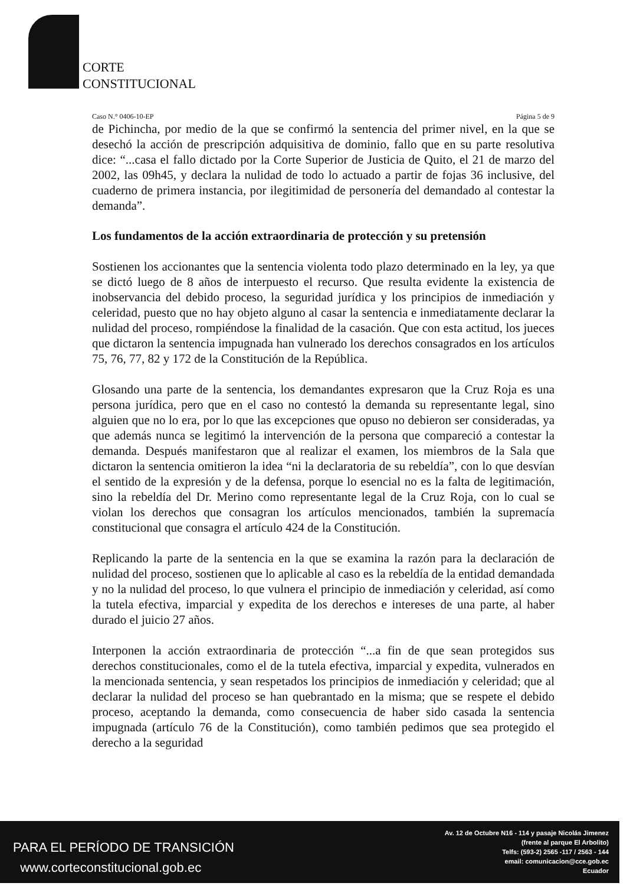CORTE
CONSTITUCIONAL
Caso N.° 0406-10-EP Página 5 de 9
de Pichincha, por medio de la que se confirmó la sentencia del primer nivel, en la que se desechó la acción de prescripción adquisitiva de dominio, fallo que en su parte resolutiva dice: “...casa el fallo dictado por la Corte Superior de Justicia de Quito, el 21 de marzo del 2002, las 09h45, y declara la nulidad de todo lo actuado a partir de fojas 36 inclusive, del cuaderno de primera instancia, por ilegitimidad de personería del demandado al contestar la demanda”.
Los fundamentos de la acción extraordinaria de protección y su pretensión
Sostienen los accionantes que la sentencia violenta todo plazo determinado en la ley, ya que se dictó luego de 8 años de interpuesto el recurso. Que resulta evidente la existencia de inobservancia del debido proceso, la seguridad jurídica y los principios de inmediación y celeridad, puesto que no hay objeto alguno al casar la sentencia e inmediatamente declarar la nulidad del proceso, rompiéndose la finalidad de la casación. Que con esta actitud, los jueces que dictaron la sentencia impugnada han vulnerado los derechos consagrados en los artículos 75, 76, 77, 82 y 172 de la Constitución de la República.
Glosando una parte de la sentencia, los demandantes expresaron que la Cruz Roja es una persona jurídica, pero que en el caso no contestó la demanda su representante legal, sino alguien que no lo era, por lo que las excepciones que opuso no debieron ser consideradas, ya que además nunca se legitimó la intervención de la persona que compareció a contestar la demanda. Después manifestaron que al realizar el examen, los miembros de la Sala que dictaron la sentencia omitieron la idea “ni la declaratoria de su rebeldía”, con lo que desvían el sentido de la expresión y de la defensa, porque lo esencial no es la falta de legitimación, sino la rebeldía del Dr. Merino como representante legal de la Cruz Roja, con lo cual se violan los derechos que consagran los artículos mencionados, también la supremacía constitucional que consagra el artículo 424 de la Constitución.
Replicando la parte de la sentencia en la que se examina la razón para la declaración de nulidad del proceso, sostienen que lo aplicable al caso es la rebeldía de la entidad demandada y no la nulidad del proceso, lo que vulnera el principio de inmediación y celeridad, así como la tutela efectiva, imparcial y expedita de los derechos e intereses de una parte, al haber durado el juicio 27 años.
Interponen la acción extraordinaria de protección “...a fin de que sean protegidos sus derechos constitucionales, como el de la tutela efectiva, imparcial y expedita, vulnerados en la mencionada sentencia, y sean respetados los principios de inmediación y celeridad; que al declarar la nulidad del proceso se han quebrantado en la misma; que se respete el debido proceso, aceptando la demanda, como consecuencia de haber sido casada la sentencia impugnada (artículo 76 de la Constitución), como también pedimos que sea protegido el derecho a la seguridad
PARA EL PERÍODO DE TRANSICIÓN
www.corteconstitucional.gob.ec
Av. 12 de Octubre N16 - 114 y pasaje Nicolás Jimenez
(frente al parque El Arbolito)
Telfs: (593-2) 2565 -117 / 2563 - 144
email: comunicacion@cce.gob.ec
Ecuador